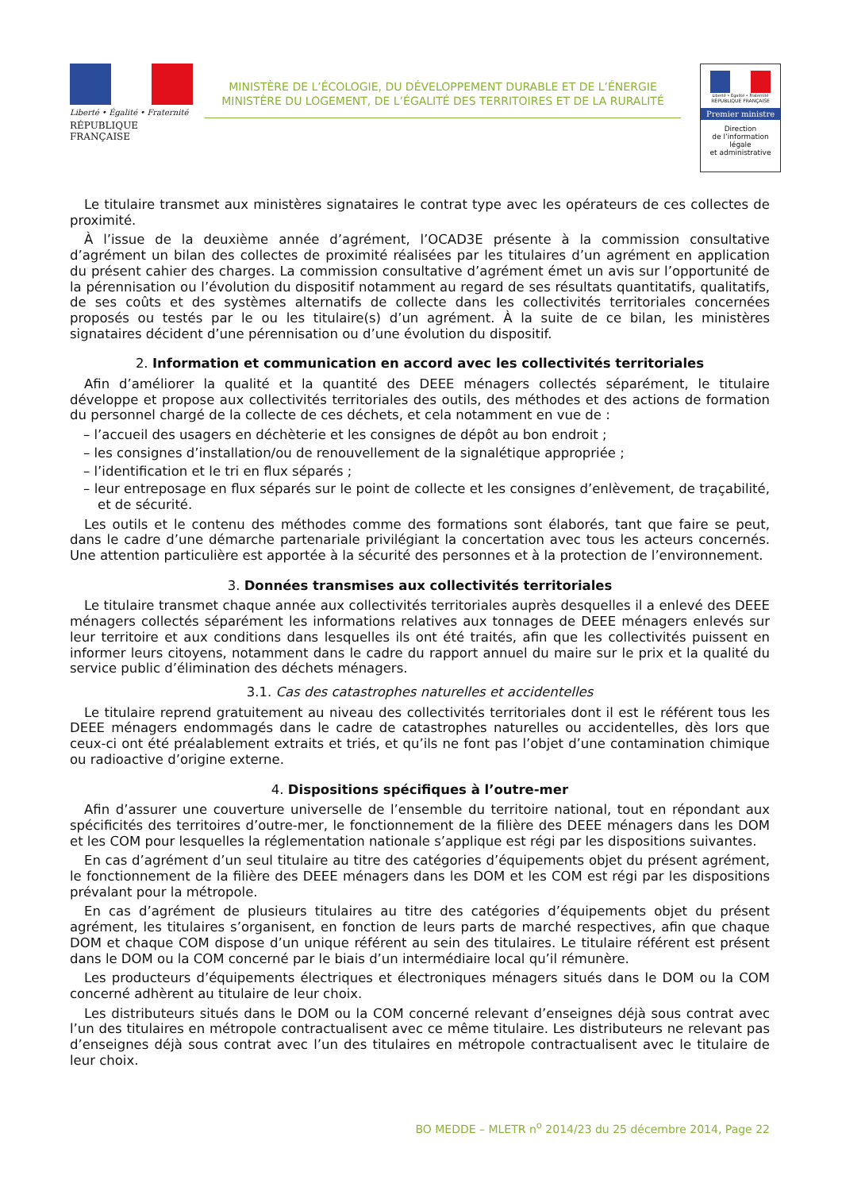Liberté • Égalité • Fraternité
RÉPUBLIQUE FRANÇAISE
MINISTÈRE DE L’ÉCOLOGIE, DU DÉVELOPPEMENT DURABLE ET DE L’ÉNERGIE
MINISTÈRE DU LOGEMENT, DE L’ÉGALITÉ DES TERRITOIRES ET DE LA RURALITÉ
Liberté • Égalité • Fraternité
RÉPUBLIQUE FRANÇAISE
Premier ministre
Direction
de l’information
légale
et administrative
Le titulaire transmet aux ministères signataires le contrat type avec les opérateurs de ces collectes de proximité.
À l’issue de la deuxième année d’agrément, l’OCAD3E présente à la commission consultative d’agrément un bilan des collectes de proximité réalisées par les titulaires d’un agrément en application du présent cahier des charges. La commission consultative d’agrément émet un avis sur l’opportunité de la pérennisation ou l’évolution du dispositif notamment au regard de ses résultats quantitatifs, qualitatifs, de ses coûts et des systèmes alternatifs de collecte dans les collectivités territoriales concernées proposés ou testés par le ou les titulaire(s) d’un agrément. À la suite de ce bilan, les ministères signataires décident d’une pérennisation ou d’une évolution du dispositif.
2. Information et communication en accord avec les collectivités territoriales
Afin d’améliorer la qualité et la quantité des DEEE ménagers collectés séparément, le titulaire développe et propose aux collectivités territoriales des outils, des méthodes et des actions de formation du personnel chargé de la collecte de ces déchets, et cela notamment en vue de :
– l’accueil des usagers en déchèterie et les consignes de dépôt au bon endroit ;
– les consignes d’installation/ou de renouvellement de la signalétique appropriée ;
– l’identification et le tri en flux séparés ;
– leur entreposage en flux séparés sur le point de collecte et les consignes d’enlèvement, de traçabilité, et de sécurité.
Les outils et le contenu des méthodes comme des formations sont élaborés, tant que faire se peut, dans le cadre d’une démarche partenariale privilégiant la concertation avec tous les acteurs concernés. Une attention particulière est apportée à la sécurité des personnes et à la protection de l’environnement.
3. Données transmises aux collectivités territoriales
Le titulaire transmet chaque année aux collectivités territoriales auprès desquelles il a enlevé des DEEE ménagers collectés séparément les informations relatives aux tonnages de DEEE ménagers enlevés sur leur territoire et aux conditions dans lesquelles ils ont été traités, afin que les collectivités puissent en informer leurs citoyens, notamment dans le cadre du rapport annuel du maire sur le prix et la qualité du service public d’élimination des déchets ménagers.
3.1. Cas des catastrophes naturelles et accidentelles
Le titulaire reprend gratuitement au niveau des collectivités territoriales dont il est le référent tous les DEEE ménagers endommagés dans le cadre de catastrophes naturelles ou accidentelles, dès lors que ceux-ci ont été préalablement extraits et triés, et qu’ils ne font pas l’objet d’une contamination chimique ou radioactive d’origine externe.
4. Dispositions spécifiques à l’outre-mer
Afin d’assurer une couverture universelle de l’ensemble du territoire national, tout en répondant aux spécificités des territoires d’outre-mer, le fonctionnement de la filière des DEEE ménagers dans les DOM et les COM pour lesquelles la réglementation nationale s’applique est régi par les dispositions suivantes.
En cas d’agrément d’un seul titulaire au titre des catégories d’équipements objet du présent agrément, le fonctionnement de la filière des DEEE ménagers dans les DOM et les COM est régi par les dispositions prévalant pour la métropole.
En cas d’agrément de plusieurs titulaires au titre des catégories d’équipements objet du présent agrément, les titulaires s’organisent, en fonction de leurs parts de marché respectives, afin que chaque DOM et chaque COM dispose d’un unique référent au sein des titulaires. Le titulaire référent est présent dans le DOM ou la COM concerné par le biais d’un intermédiaire local qu’il rémunère.
Les producteurs d’équipements électriques et électroniques ménagers situés dans le DOM ou la COM concerné adhèrent au titulaire de leur choix.
Les distributeurs situés dans le DOM ou la COM concerné relevant d’enseignes déjà sous contrat avec l’un des titulaires en métropole contractualisent avec ce même titulaire. Les distributeurs ne relevant pas d’enseignes déjà sous contrat avec l’un des titulaires en métropole contractualisent avec le titulaire de leur choix.
BO MEDDE – MLETR n<sup>o</sup> 2014/23 du 25 décembre 2014, Page 22